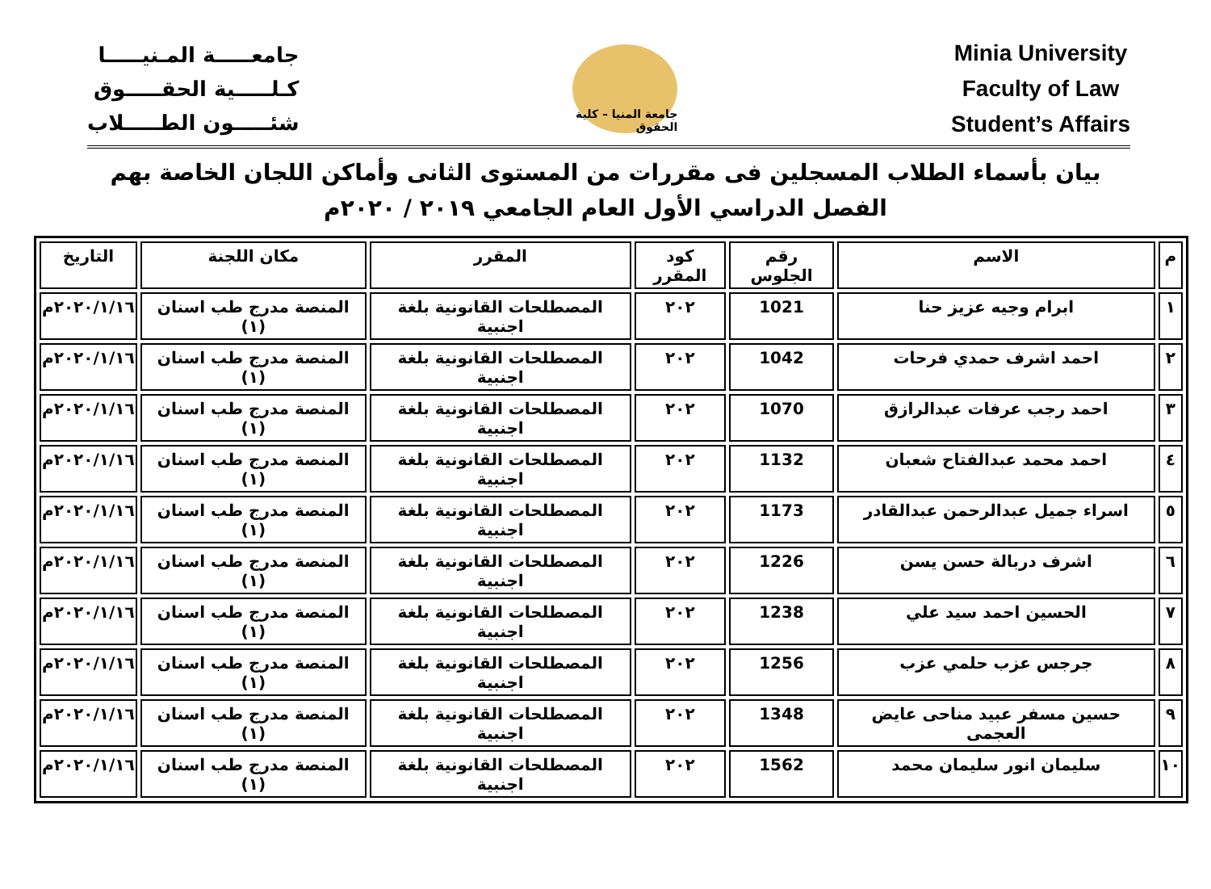جامعـــــة المـنيـــــا
كـلـــــية الحقـــــوق
شئـــــون الطـــــلاب
جامعة المنيا – كلية الحقوق
Minia University
Faculty of Law
Student’s Affairs
بيان بأسماء الطلاب المسجلين فى مقررات من المستوى الثانى وأماكن اللجان الخاصة بهم
الفصل الدراسي الأول العام الجامعي ٢٠١٩ / ٢٠٢٠م
| م | الاسم | رقم الجلوس | كود المقرر | المقرر | مكان اللجنة | التاريخ |
| --- | --- | --- | --- | --- | --- | --- |
| ١ | ابرام وجيه عزيز حنا | 1021 | ٢٠٢ | المصطلحات القانونية بلغة اجنبية | المنصة مدرج طب اسنان (١) | ٢٠٢٠/١/١٦م |
| ٢ | احمد اشرف حمدي فرحات | 1042 | ٢٠٢ | المصطلحات القانونية بلغة اجنبية | المنصة مدرج طب اسنان (١) | ٢٠٢٠/١/١٦م |
| ٣ | احمد رجب عرفات عبدالرازق | 1070 | ٢٠٢ | المصطلحات القانونية بلغة اجنبية | المنصة مدرج طب اسنان (١) | ٢٠٢٠/١/١٦م |
| ٤ | احمد محمد عبدالفتاح شعبان | 1132 | ٢٠٢ | المصطلحات القانونية بلغة اجنبية | المنصة مدرج طب اسنان (١) | ٢٠٢٠/١/١٦م |
| ٥ | اسراء جميل عبدالرحمن عبدالقادر | 1173 | ٢٠٢ | المصطلحات القانونية بلغة اجنبية | المنصة مدرج طب اسنان (١) | ٢٠٢٠/١/١٦م |
| ٦ | اشرف دربالة حسن يسن | 1226 | ٢٠٢ | المصطلحات القانونية بلغة اجنبية | المنصة مدرج طب اسنان (١) | ٢٠٢٠/١/١٦م |
| ٧ | الحسين احمد سيد علي | 1238 | ٢٠٢ | المصطلحات القانونية بلغة اجنبية | المنصة مدرج طب اسنان (١) | ٢٠٢٠/١/١٦م |
| ٨ | جرجس عزب حلمي عزب | 1256 | ٢٠٢ | المصطلحات القانونية بلغة اجنبية | المنصة مدرج طب اسنان (١) | ٢٠٢٠/١/١٦م |
| ٩ | حسين مسفر عبيد مناحى عايض العجمى | 1348 | ٢٠٢ | المصطلحات القانونية بلغة اجنبية | المنصة مدرج طب اسنان (١) | ٢٠٢٠/١/١٦م |
| ١٠ | سليمان انور سليمان محمد | 1562 | ٢٠٢ | المصطلحات القانونية بلغة اجنبية | المنصة مدرج طب اسنان (١) | ٢٠٢٠/١/١٦م |